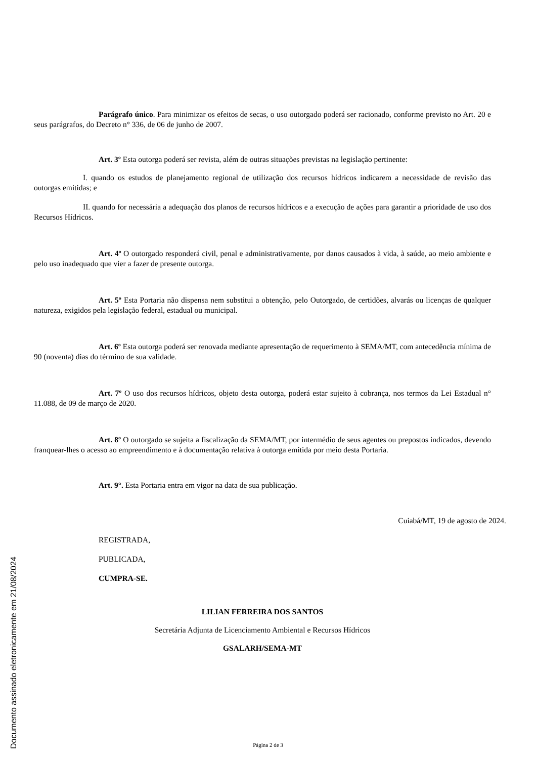Documento assinado eletronicamente em 21/08/2024
Parágrafo único. Para minimizar os efeitos de secas, o uso outorgado poderá ser racionado, conforme previsto no Art. 20 e seus parágrafos, do Decreto n° 336, de 06 de junho de 2007.
Art. 3º Esta outorga poderá ser revista, além de outras situações previstas na legislação pertinente:
I. quando os estudos de planejamento regional de utilização dos recursos hídricos indicarem a necessidade de revisão das outorgas emitidas; e
II. quando for necessária a adequação dos planos de recursos hídricos e a execução de ações para garantir a prioridade de uso dos Recursos Hídricos.
Art. 4º O outorgado responderá civil, penal e administrativamente, por danos causados à vida, à saúde, ao meio ambiente e pelo uso inadequado que vier a fazer de presente outorga.
Art. 5º Esta Portaria não dispensa nem substitui a obtenção, pelo Outorgado, de certidões, alvarás ou licenças de qualquer natureza, exigidos pela legislação federal, estadual ou municipal.
Art. 6º Esta outorga poderá ser renovada mediante apresentação de requerimento à SEMA/MT, com antecedência mínima de 90 (noventa) dias do término de sua validade.
Art. 7º O uso dos recursos hídricos, objeto desta outorga, poderá estar sujeito à cobrança, nos termos da Lei Estadual n° 11.088, de 09 de março de 2020.
Art. 8º O outorgado se sujeita a fiscalização da SEMA/MT, por intermédio de seus agentes ou prepostos indicados, devendo franquear-lhes o acesso ao empreendimento e à documentação relativa à outorga emitida por meio desta Portaria.
Art. 9°. Esta Portaria entra em vigor na data de sua publicação.
Cuiabá/MT, 19 de agosto de 2024.
REGISTRADA,
PUBLICADA,
CUMPRA-SE.
LILIAN FERREIRA DOS SANTOS
Secretária Adjunta de Licenciamento Ambiental e Recursos Hídricos
GSALARH/SEMA-MT
Página 2 de 3